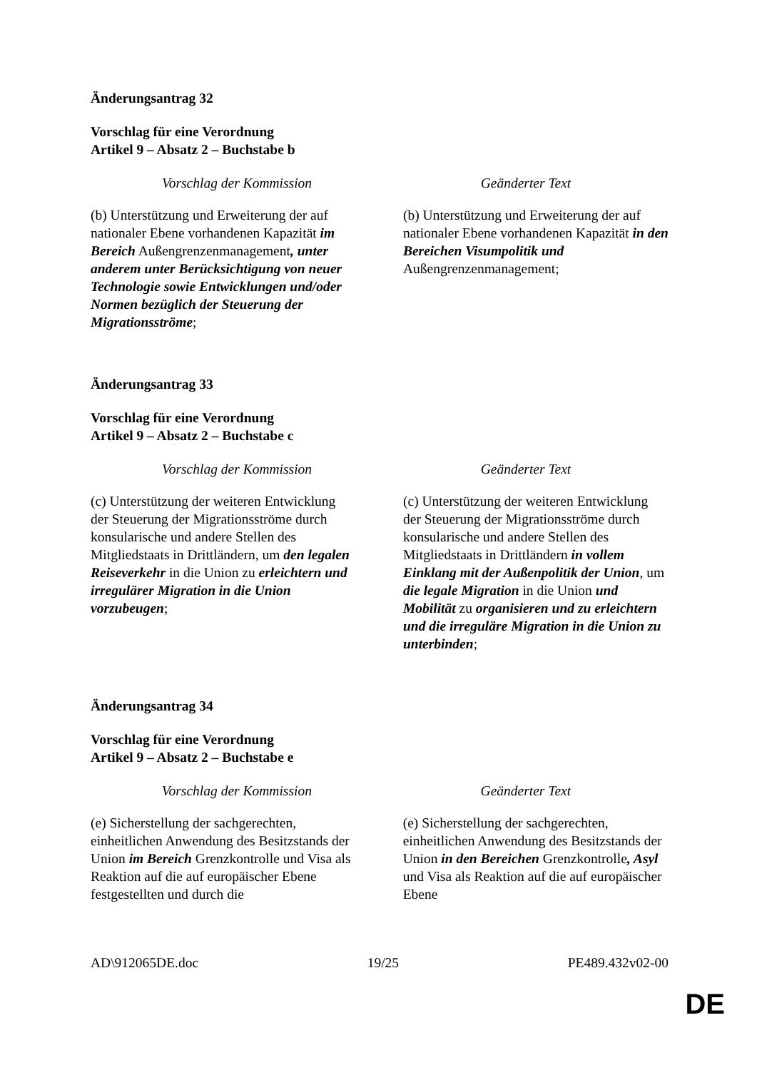Änderungsantrag 32
Vorschlag für eine Verordnung
Artikel 9 – Absatz 2 – Buchstabe b
| Vorschlag der Kommission | Geänderter Text |
| --- | --- |
| (b) Unterstützung und Erweiterung der auf nationaler Ebene vorhandenen Kapazität im Bereich Außengrenzenmanagement , unter anderem unter Berücksichtigung von neuer Technologie sowie Entwicklungen und/oder Normen bezüglich der Steuerung der Migrationsströme ; | (b) Unterstützung und Erweiterung der auf nationaler Ebene vorhandenen Kapazität in den Bereichen Visumpolitik und Außengrenzenmanagement; |
Änderungsantrag 33
Vorschlag für eine Verordnung
Artikel 9 – Absatz 2 – Buchstabe c
| Vorschlag der Kommission | Geänderter Text |
| --- | --- |
| (c) Unterstützung der weiteren Entwicklung der Steuerung der Migrationsströme durch konsularische und andere Stellen des Mitgliedstaats in Drittländern, um den legalen Reiseverkehr in die Union zu erleichtern und irregulärer Migration in die Union vorzubeugen ; | (c) Unterstützung der weiteren Entwicklung der Steuerung der Migrationsströme durch konsularische und andere Stellen des Mitgliedstaats in Drittländern in vollem Einklang mit der Außenpolitik der Union , um die legale Migration in die Union und Mobilität zu organisieren und zu erleichtern und die irreguläre Migration in die Union zu unterbinden ; |
Änderungsantrag 34
Vorschlag für eine Verordnung
Artikel 9 – Absatz 2 – Buchstabe e
| Vorschlag der Kommission | Geänderter Text |
| --- | --- |
| (e) Sicherstellung der sachgerechten, einheitlichen Anwendung des Besitzstands der Union im Bereich Grenzkontrolle und Visa als Reaktion auf die auf europäischer Ebene festgestellten und durch die | (e) Sicherstellung der sachgerechten, einheitlichen Anwendung des Besitzstands der Union in den Bereichen Grenzkontrolle , Asyl und Visa als Reaktion auf die auf europäischer Ebene |
AD\912065DE.doc 19/25 PE489.432v02-00
DE